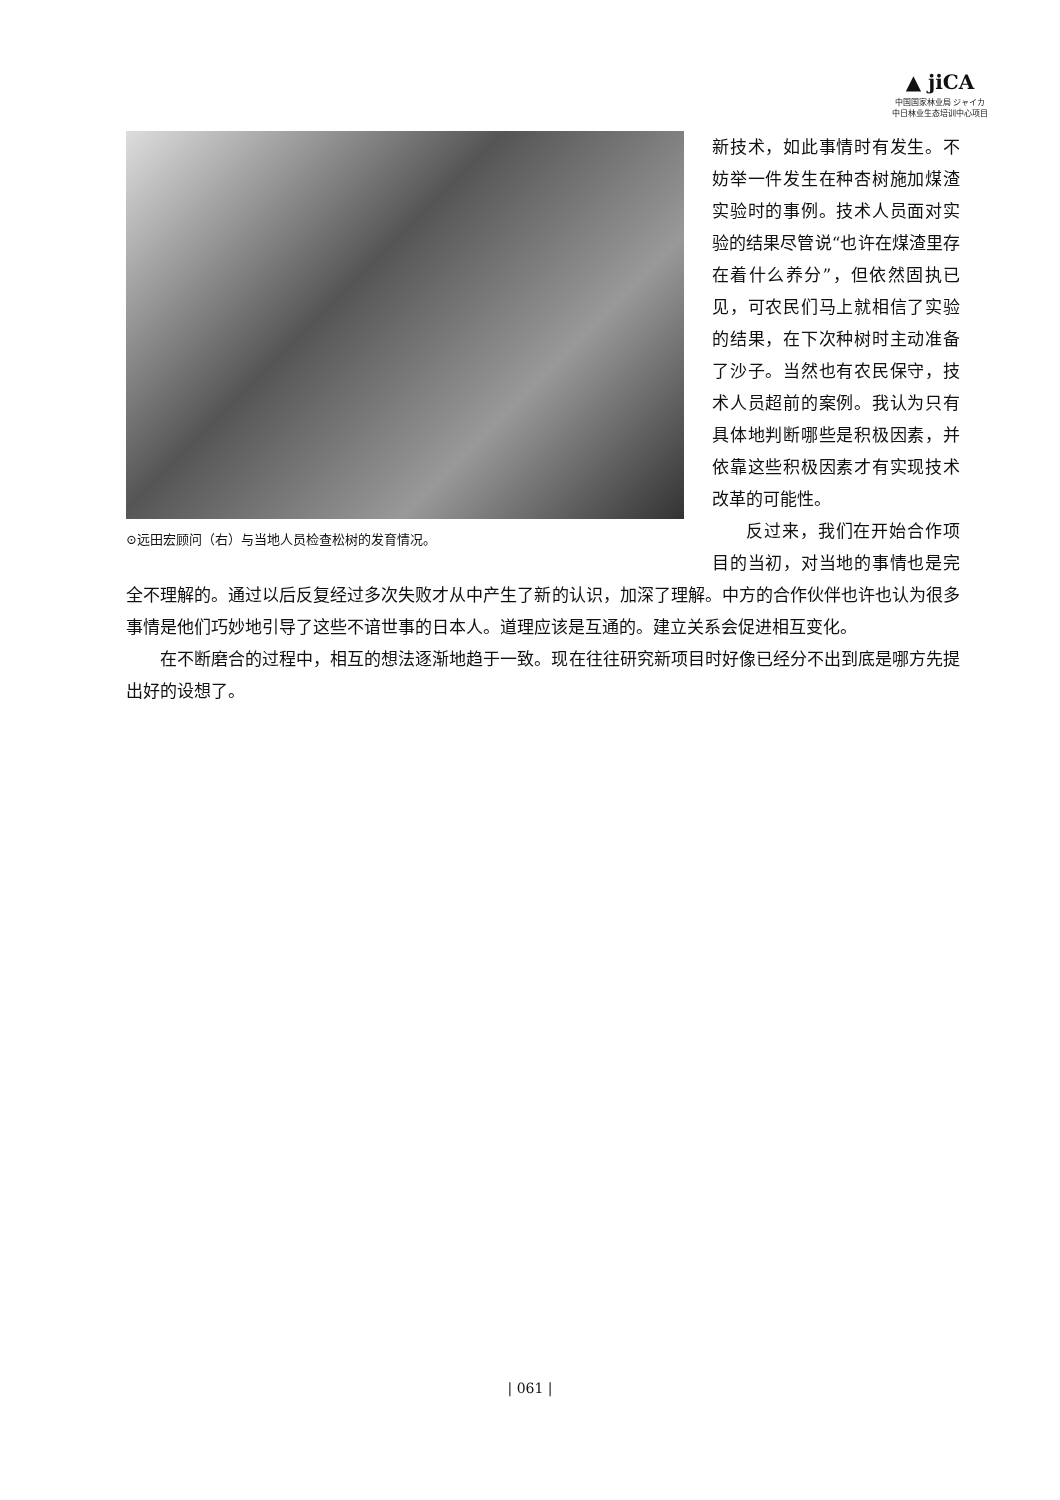▲ jiCA
中国国家林业局 ジャイカ
中日林业生态培训中心项目
⊙远田宏顾问（右）与当地人员检查松树的发育情况。
新技术，如此事情时有发生。不妨举一件发生在种杏树施加煤渣实验时的事例。技术人员面对实验的结果尽管说“也许在煤渣里存在着什么养分”，但依然固执已见，可农民们马上就相信了实验的结果，在下次种树时主动准备了沙子。当然也有农民保守，技术人员超前的案例。我认为只有具体地判断哪些是积极因素，并依靠这些积极因素才有实现技术改革的可能性。
反过来，我们在开始合作项目的当初，对当地的事情也是完全不理解的。通过以后反复经过多次失败才从中产生了新的认识，加深了理解。中方的合作伙伴也许也认为很多事情是他们巧妙地引导了这些不谙世事的日本人。道理应该是互通的。建立关系会促进相互变化。
在不断磨合的过程中，相互的想法逐渐地趋于一致。现在往往研究新项目时好像已经分不出到底是哪方先提出好的设想了。
| 061 |